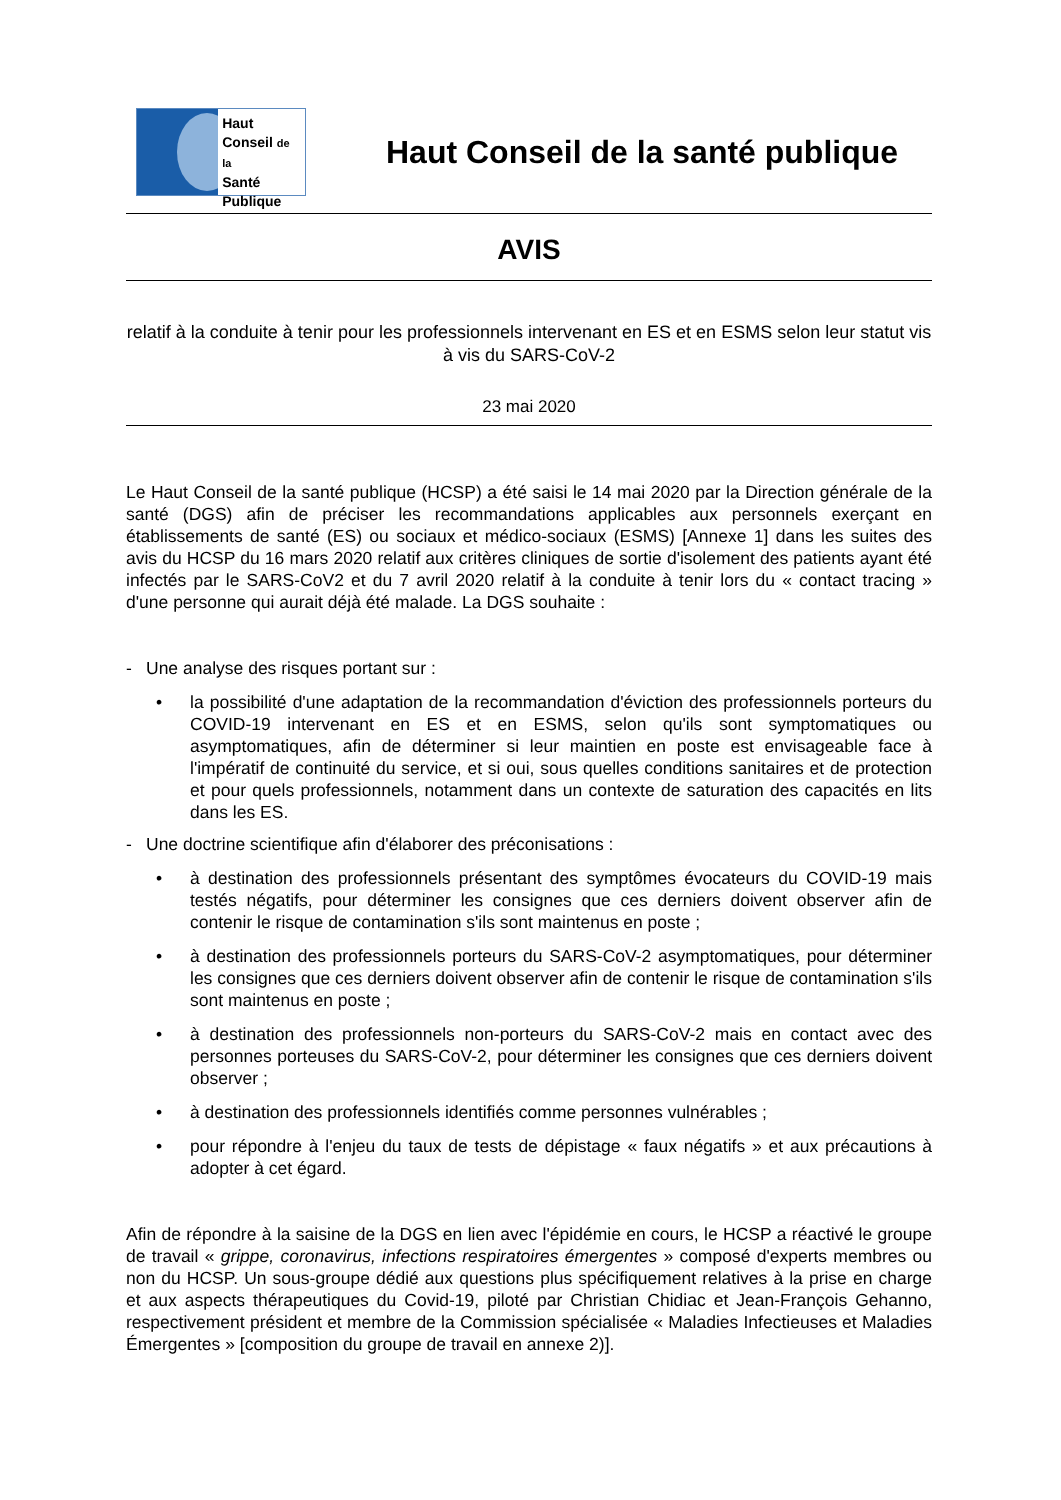Haut
Conseil de la
Santé
Publique
Haut Conseil de la santé publique
AVIS
relatif à la conduite à tenir pour les professionnels intervenant en ES et en ESMS selon leur statut vis à vis du SARS-CoV-2
23 mai 2020
Le Haut Conseil de la santé publique (HCSP) a été saisi le 14 mai 2020 par la Direction générale de la santé (DGS) afin de préciser les recommandations applicables aux personnels exerçant en établissements de santé (ES) ou sociaux et médico-sociaux (ESMS) [Annexe 1] dans les suites des avis du HCSP du 16 mars 2020 relatif aux critères cliniques de sortie d'isolement des patients ayant été infectés par le SARS-CoV2 et du 7 avril 2020 relatif à la conduite à tenir lors du « contact tracing » d'une personne qui aurait déjà été malade. La DGS souhaite :
- Une analyse des risques portant sur :
• la possibilité d'une adaptation de la recommandation d'éviction des professionnels porteurs du COVID-19 intervenant en ES et en ESMS, selon qu'ils sont symptomatiques ou asymptomatiques, afin de déterminer si leur maintien en poste est envisageable face à l'impératif de continuité du service, et si oui, sous quelles conditions sanitaires et de protection et pour quels professionnels, notamment dans un contexte de saturation des capacités en lits dans les ES.
- Une doctrine scientifique afin d'élaborer des préconisations :
• à destination des professionnels présentant des symptômes évocateurs du COVID-19 mais testés négatifs, pour déterminer les consignes que ces derniers doivent observer afin de contenir le risque de contamination s'ils sont maintenus en poste ;
• à destination des professionnels porteurs du SARS-CoV-2 asymptomatiques, pour déterminer les consignes que ces derniers doivent observer afin de contenir le risque de contamination s'ils sont maintenus en poste ;
• à destination des professionnels non-porteurs du SARS-CoV-2 mais en contact avec des personnes porteuses du SARS-CoV-2, pour déterminer les consignes que ces derniers doivent observer ;
• à destination des professionnels identifiés comme personnes vulnérables ;
• pour répondre à l'enjeu du taux de tests de dépistage « faux négatifs » et aux précautions à adopter à cet égard.
Afin de répondre à la saisine de la DGS en lien avec l'épidémie en cours, le HCSP a réactivé le groupe de travail « grippe, coronavirus, infections respiratoires émergentes » composé d'experts membres ou non du HCSP. Un sous-groupe dédié aux questions plus spécifiquement relatives à la prise en charge et aux aspects thérapeutiques du Covid-19, piloté par Christian Chidiac et Jean-François Gehanno, respectivement président et membre de la Commission spécialisée « Maladies Infectieuses et Maladies Émergentes » [composition du groupe de travail en annexe 2)].